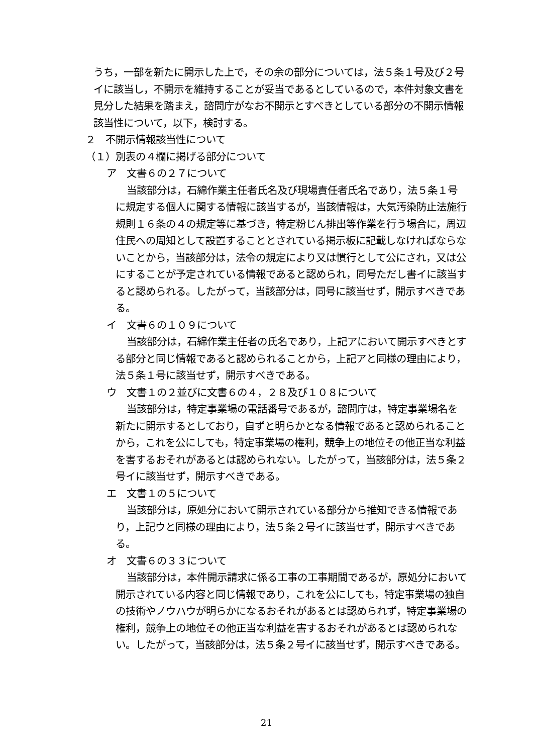うち，一部を新たに開示した上で，その余の部分については，法５条１号及び２号イに該当し，不開示を維持することが妥当であるとしているので，本件対象文書を見分した結果を踏まえ，諮問庁がなお不開示とすべきとしている部分の不開示情報該当性について，以下，検討する。
２　不開示情報該当性について
（１）別表の４欄に掲げる部分について
ア　文書６の２７について
当該部分は，石綿作業主任者氏名及び現場責任者氏名であり，法５条１号に規定する個人に関する情報に該当するが，当該情報は，大気汚染防止法施行規則１６条の４の規定等に基づき，特定粉じん排出等作業を行う場合に，周辺住民への周知として設置することとされている掲示板に記載しなければならないことから，当該部分は，法令の規定により又は慣行として公にされ，又は公にすることが予定されている情報であると認められ，同号ただし書イに該当すると認められる。したがって，当該部分は，同号に該当せず，開示すべきである。
イ　文書６の１０９について
当該部分は，石綿作業主任者の氏名であり，上記アにおいて開示すべきとする部分と同じ情報であると認められることから，上記アと同様の理由により，法５条１号に該当せず，開示すべきである。
ウ　文書１の２並びに文書６の４，２８及び１０８について
当該部分は，特定事業場の電話番号であるが，諮問庁は，特定事業場名を新たに開示するとしており，自ずと明らかとなる情報であると認められることから，これを公にしても，特定事業場の権利，競争上の地位その他正当な利益を害するおそれがあるとは認められない。したがって，当該部分は，法５条２号イに該当せず，開示すべきである。
エ　文書１の５について
当該部分は，原処分において開示されている部分から推知できる情報であり，上記ウと同様の理由により，法５条２号イに該当せず，開示すべきである。
オ　文書６の３３について
当該部分は，本件開示請求に係る工事の工事期間であるが，原処分において開示されている内容と同じ情報であり，これを公にしても，特定事業場の独自の技術やノウハウが明らかになるおそれがあるとは認められず，特定事業場の権利，競争上の地位その他正当な利益を害するおそれがあるとは認められない。したがって，当該部分は，法５条２号イに該当せず，開示すべきである。
21